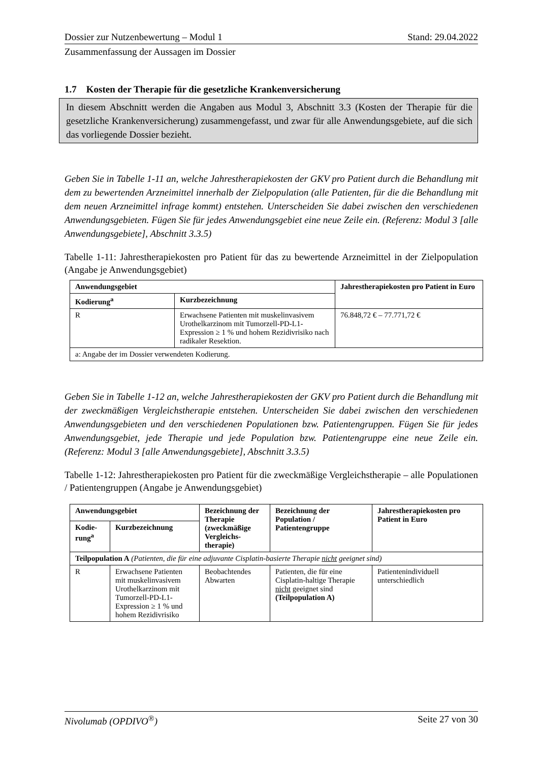Dossier zur Nutzenbewertung – Modul 1 Stand: 29.04.2022
Zusammenfassung der Aussagen im Dossier
1.7 Kosten der Therapie für die gesetzliche Krankenversicherung
In diesem Abschnitt werden die Angaben aus Modul 3, Abschnitt 3.3 (Kosten der Therapie für die gesetzliche Krankenversicherung) zusammengefasst, und zwar für alle Anwendungsgebiete, auf die sich das vorliegende Dossier bezieht.
Geben Sie in Tabelle 1-11 an, welche Jahrestherapiekosten der GKV pro Patient durch die Behandlung mit dem zu bewertenden Arzneimittel innerhalb der Zielpopulation (alle Patienten, für die die Behandlung mit dem neuen Arzneimittel infrage kommt) entstehen. Unterscheiden Sie dabei zwischen den verschiedenen Anwendungsgebieten. Fügen Sie für jedes Anwendungsgebiet eine neue Zeile ein. (Referenz: Modul 3 [alle Anwendungsgebiete], Abschnitt 3.3.5)
Tabelle 1-11: Jahrestherapiekosten pro Patient für das zu bewertende Arzneimittel in der Zielpopulation (Angabe je Anwendungsgebiet)
| Anwendungsgebiet | | Jahrestherapiekosten pro Patient in Euro |
| --- | --- | --- |
| Kodierung<sup>a</sup> | Kurzbezeichnung | |
| R | Erwachsene Patienten mit muskelinvasivem Urothelkarzinom mit Tumorzell-PD-L1-Expression ≥ 1 % und hohem Rezidivrisiko nach radikaler Resektion. | 76.848,72 € – 77.771,72 € |
| a: Angabe der im Dossier verwendeten Kodierung. | | |
Geben Sie in Tabelle 1-12 an, welche Jahrestherapiekosten der GKV pro Patient durch die Behandlung mit der zweckmäßigen Vergleichstherapie entstehen. Unterscheiden Sie dabei zwischen den verschiedenen Anwendungsgebieten und den verschiedenen Populationen bzw. Patientengruppen. Fügen Sie für jedes Anwendungsgebiet, jede Therapie und jede Population bzw. Patientengruppe eine neue Zeile ein. (Referenz: Modul 3 [alle Anwendungsgebiete], Abschnitt 3.3.5)
Tabelle 1-12: Jahrestherapiekosten pro Patient für die zweckmäßige Vergleichstherapie – alle Populationen / Patientengruppen (Angabe je Anwendungsgebiet)
| Anwendungsgebiet | | Bezeichnung der Therapie (zweckmäßige Vergleichs-therapie) | Bezeichnung der Population / Patientengruppe | Jahrestherapiekosten pro Patient in Euro |
| --- | --- | --- | --- | --- |
| Kodie-rung<sup>a</sup> | Kurzbezeichnung | | | |
| Teilpopulation A (Patienten, die für eine adjuvante Cisplatin-basierte Therapie nicht geeignet sind) | | | | |
| R | Erwachsene Patienten mit muskelinvasivem Urothelkarzinom mit Tumorzell-PD-L1-Expression ≥ 1 % und hohem Rezidivrisiko | Beobachtendes Abwarten | Patienten, die für eine Cisplatin-haltige Therapie nicht geeignet sind (Teilpopulation A) | Patientenindividuell unterschiedlich |
Nivolumab (OPDIVO<sup>®</sup>) Seite 27 von 30